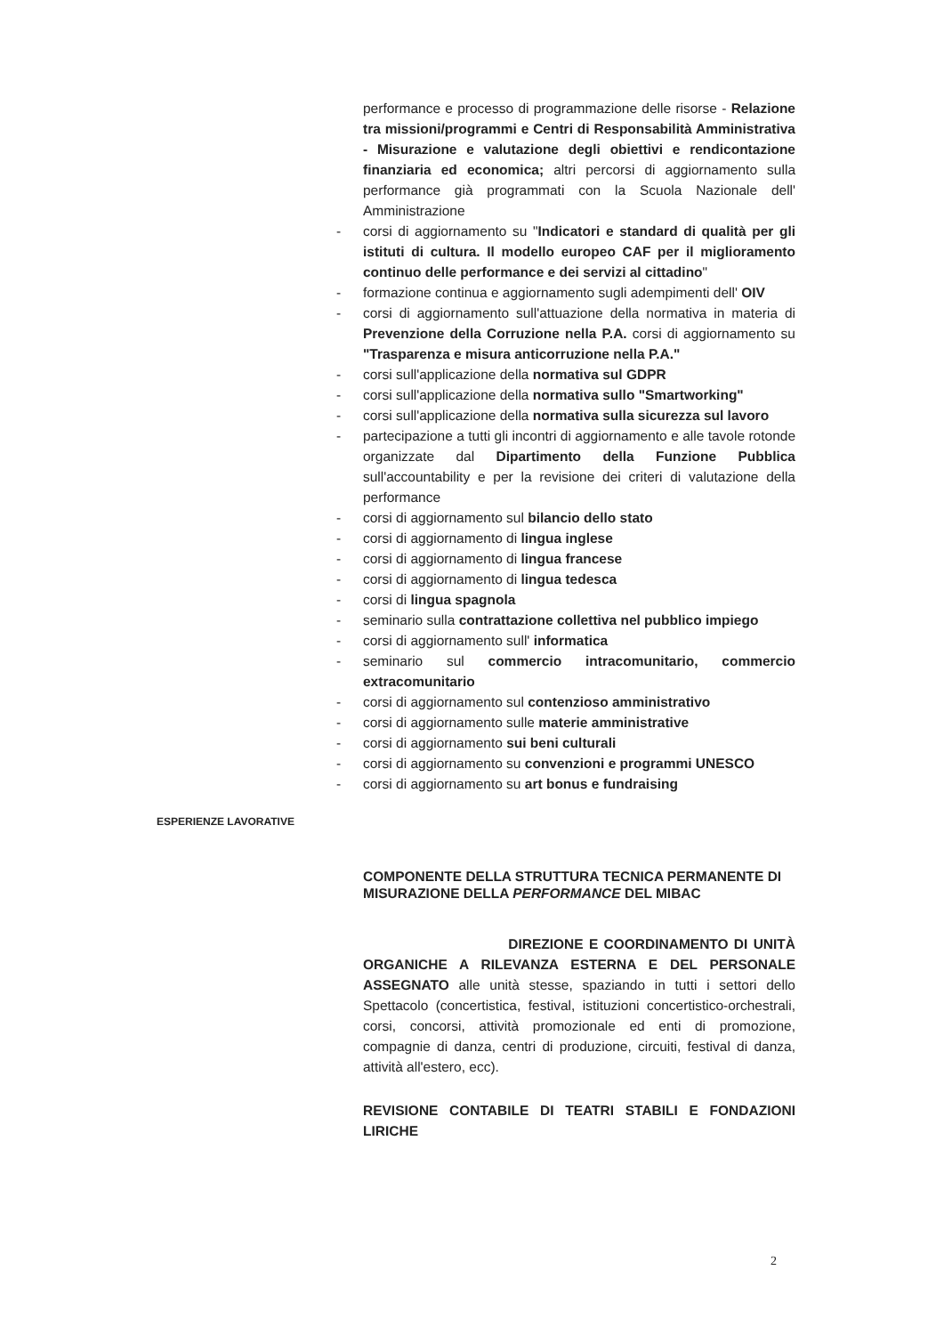performance e processo di programmazione delle risorse - Relazione tra missioni/programmi e Centri di Responsabilità Amministrativa - Misurazione e valutazione degli obiettivi e rendicontazione finanziaria ed economica; altri percorsi di aggiornamento sulla performance già programmati con la Scuola Nazionale dell' Amministrazione
- corsi di aggiornamento su "Indicatori e standard di qualità per gli istituti di cultura. Il modello europeo CAF per il miglioramento continuo delle performance e dei servizi al cittadino"
- formazione continua e aggiornamento sugli adempimenti dell' OIV
- corsi di aggiornamento sull'attuazione della normativa in materia di Prevenzione della Corruzione nella P.A. corsi di aggiornamento su "Trasparenza e misura anticorruzione nella P.A."
- corsi sull'applicazione della normativa sul GDPR
- corsi sull'applicazione della normativa sullo "Smartworking"
- corsi sull'applicazione della normativa sulla sicurezza sul lavoro
- partecipazione a tutti gli incontri di aggiornamento e alle tavole rotonde organizzate dal Dipartimento della Funzione Pubblica sull'accountability e per la revisione dei criteri di valutazione della performance
- corsi di aggiornamento sul bilancio dello stato
- corsi di aggiornamento di lingua inglese
- corsi di aggiornamento di lingua francese
- corsi di aggiornamento di lingua tedesca
- corsi di lingua spagnola
- seminario sulla contrattazione collettiva nel pubblico impiego
- corsi di aggiornamento sull' informatica
- seminario sul commercio intracomunitario, commercio extracomunitario
- corsi di aggiornamento sul contenzioso amministrativo
- corsi di aggiornamento sulle materie amministrative
- corsi di aggiornamento sui beni culturali
- corsi di aggiornamento su convenzioni e programmi UNESCO
- corsi di aggiornamento su art bonus e fundraising
ESPERIENZE LAVORATIVE
COMPONENTE DELLA STRUTTURA TECNICA PERMANENTE DI MISURAZIONE DELLA PERFORMANCE DEL MIBAC
DIREZIONE E COORDINAMENTO DI UNITÀ ORGANICHE A RILEVANZA ESTERNA E DEL PERSONALE ASSEGNATO alle unità stesse, spaziando in tutti i settori dello Spettacolo (concertistica, festival, istituzioni concertistico-orchestrali, corsi, concorsi, attività promozionale ed enti di promozione, compagnie di danza, centri di produzione, circuiti, festival di danza, attività all'estero, ecc).
REVISIONE CONTABILE DI TEATRI STABILI E FONDAZIONI LIRICHE
2